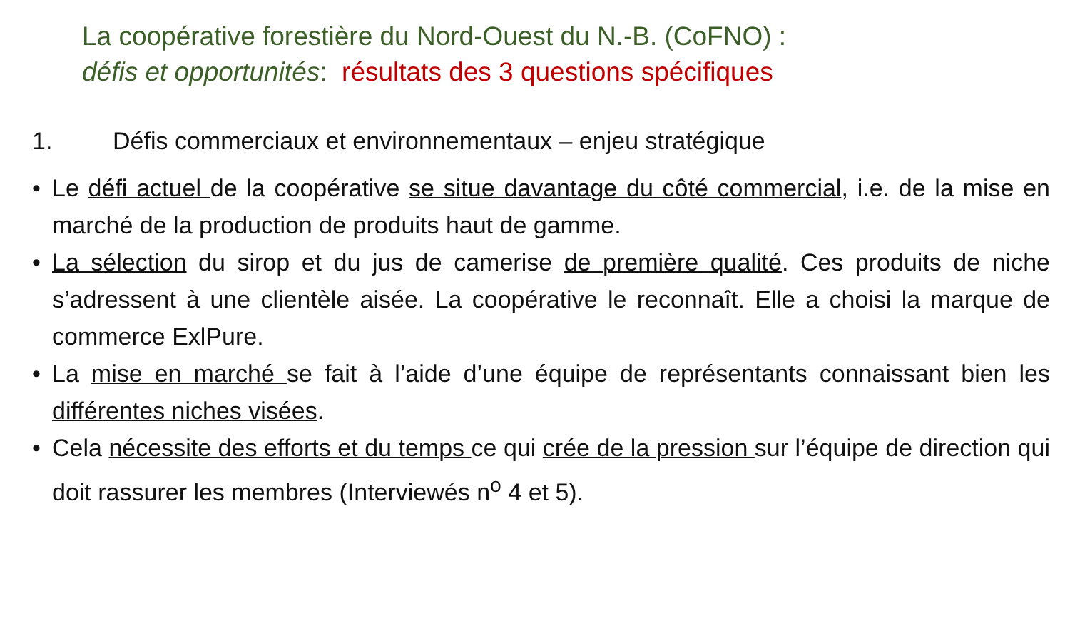La coopérative forestière du Nord-Ouest du N.-B. (CoFNO) :
défis et opportunités: résultats des 3 questions spécifiques
1. Défis commerciaux et environnementaux – enjeu stratégique
• Le défi actuel de la coopérative se situe davantage du côté commercial, i.e. de la mise en marché de la production de produits haut de gamme.
• La sélection du sirop et du jus de camerise de première qualité. Ces produits de niche s’adressent à une clientèle aisée. La coopérative le reconnaît. Elle a choisi la marque de commerce ExlPure.
• La mise en marché se fait à l’aide d’une équipe de représentants connaissant bien les différentes niches visées.
• Cela nécessite des efforts et du temps ce qui crée de la pression sur l’équipe de direction qui doit rassurer les membres (Interviewés n<sup>o</sup> 4 et 5).